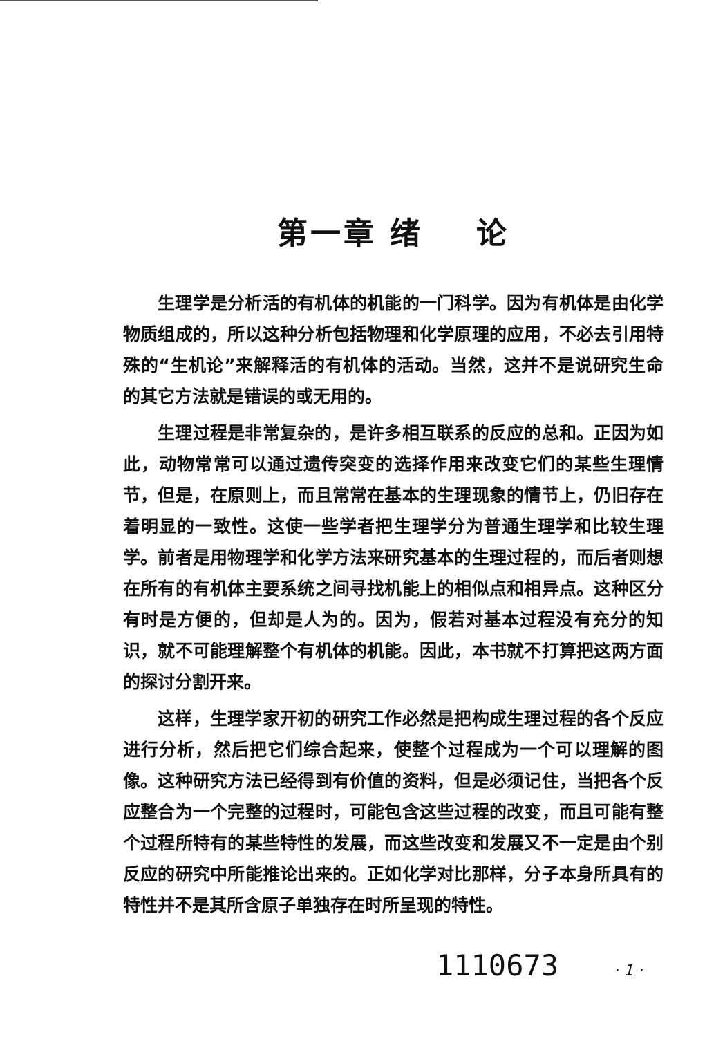第一章 绪 论
生理学是分析活的有机体的机能的一门科学。因为有机体是由化学物质组成的，所以这种分析包括物理和化学原理的应用，不必去引用特殊的“生机论”来解释活的有机体的活动。当然，这并不是说研究生命的其它方法就是错误的或无用的。
生理过程是非常复杂的，是许多相互联系的反应的总和。正因为如此，动物常常可以通过遗传突变的选择作用来改变它们的某些生理情节，但是，在原则上，而且常常在基本的生理现象的情节上，仍旧存在着明显的一致性。这使一些学者把生理学分为普通生理学和比较生理学。前者是用物理学和化学方法来研究基本的生理过程的，而后者则想在所有的有机体主要系统之间寻找机能上的相似点和相异点。这种区分有时是方便的，但却是人为的。因为，假若对基本过程没有充分的知识，就不可能理解整个有机体的机能。因此，本书就不打算把这两方面的探讨分割开来。
这样，生理学家开初的研究工作必然是把构成生理过程的各个反应进行分析，然后把它们综合起来，使整个过程成为一个可以理解的图像。这种研究方法已经得到有价值的资料，但是必须记住，当把各个反应整合为一个完整的过程时，可能包含这些过程的改变，而且可能有整个过程所特有的某些特性的发展，而这些改变和发展又不一定是由个别反应的研究中所能推论出来的。正如化学对比那样，分子本身所具有的特性并不是其所含原子单独存在时所呈现的特性。
1110673 · 1 ·